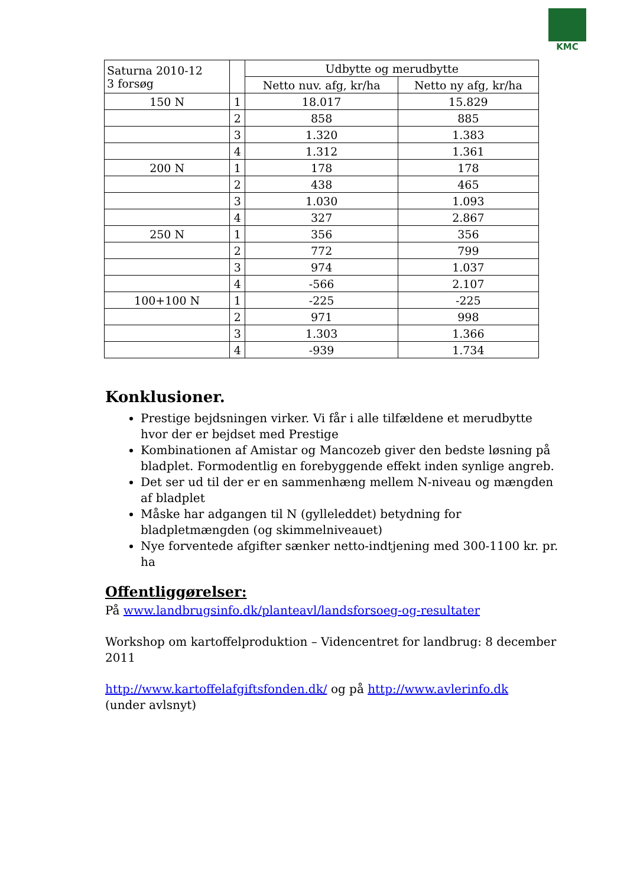KMC
| Saturna 2010-12 3 forsøg | | Udbytte og merudbytte | |
| --- | --- | --- | --- |
| | | Netto nuv. afg, kr/ha | Netto ny afg, kr/ha |
| 150 N | 1 | 18.017 | 15.829 |
| | 2 | 858 | 885 |
| | 3 | 1.320 | 1.383 |
| | 4 | 1.312 | 1.361 |
| 200 N | 1 | 178 | 178 |
| | 2 | 438 | 465 |
| | 3 | 1.030 | 1.093 |
| | 4 | 327 | 2.867 |
| 250 N | 1 | 356 | 356 |
| | 2 | 772 | 799 |
| | 3 | 974 | 1.037 |
| | 4 | -566 | 2.107 |
| 100+100 N | 1 | -225 | -225 |
| | 2 | 971 | 998 |
| | 3 | 1.303 | 1.366 |
| | 4 | -939 | 1.734 |
Konklusioner.
Prestige bejdsningen virker. Vi får i alle tilfældene et merudbytte hvor der er bejdset med Prestige
Kombinationen af Amistar og Mancozeb giver den bedste løsning på bladplet. Formodentlig en forebyggende effekt inden synlige angreb.
Det ser ud til der er en sammenhæng mellem N-niveau og mængden af bladplet
Måske har adgangen til N (gylleleddet) betydning for bladpletmængden (og skimmelniveauet)
Nye forventede afgifter sænker netto-indtjening med 300-1100 kr. pr. ha
Offentliggørelser:
På www.landbrugsinfo.dk/planteavl/landsforsoeg-og-resultater
Workshop om kartoffelproduktion – Videncentret for landbrug: 8 december 2011
http://www.kartoffelafgiftsfonden.dk/ og på http://www.avlerinfo.dk
(under avlsnyt)